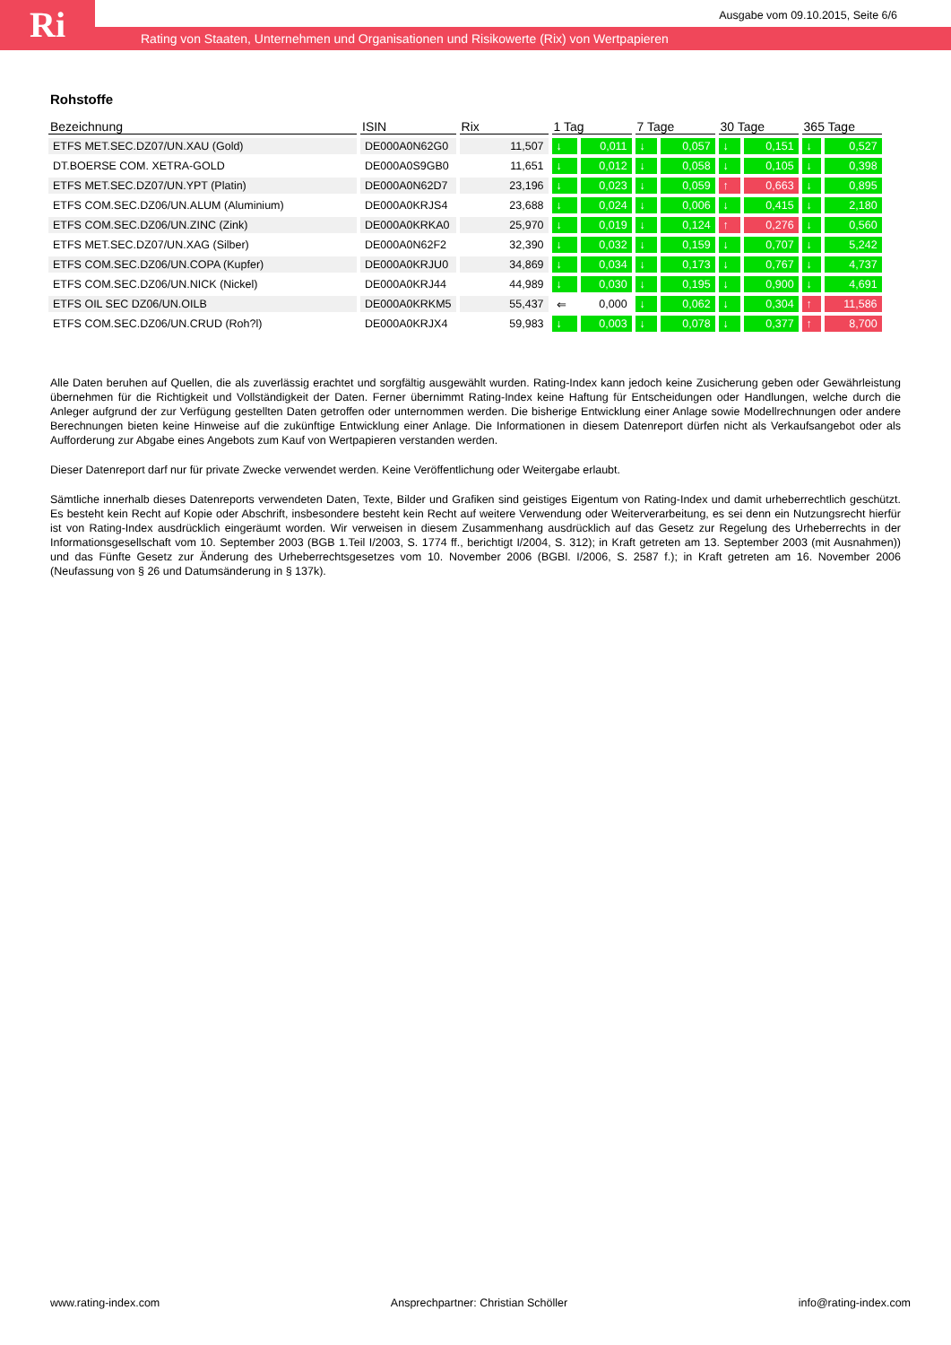Ri
Ausgabe vom 09.10.2015, Seite 6/6
Rating von Staaten, Unternehmen und Organisationen und Risikowerte (Rix) von Wertpapieren
Rohstoffe
| Bezeichnung | ISIN | Rix | 1 Tag | | 7 Tage | | 30 Tage | | 365 Tage | |
| --- | --- | --- | --- | --- | --- | --- | --- | --- | --- | --- |
| ETFS MET.SEC.DZ07/UN.XAU (Gold) | DE000A0N62G0 | 11,507 | ↓ | 0,011 | ↓ | 0,057 | ↓ | 0,151 | ↓ | 0,527 |
| DT.BOERSE COM. XETRA-GOLD | DE000A0S9GB0 | 11,651 | ↓ | 0,012 | ↓ | 0,058 | ↓ | 0,105 | ↓ | 0,398 |
| ETFS MET.SEC.DZ07/UN.YPT (Platin) | DE000A0N62D7 | 23,196 | ↓ | 0,023 | ↓ | 0,059 | ↑ | 0,663 | ↓ | 0,895 |
| ETFS COM.SEC.DZ06/UN.ALUM (Aluminium) | DE000A0KRJS4 | 23,688 | ↓ | 0,024 | ↓ | 0,006 | ↓ | 0,415 | ↓ | 2,180 |
| ETFS COM.SEC.DZ06/UN.ZINC (Zink) | DE000A0KRKA0 | 25,970 | ↓ | 0,019 | ↓ | 0,124 | ↑ | 0,276 | ↓ | 0,560 |
| ETFS MET.SEC.DZ07/UN.XAG (Silber) | DE000A0N62F2 | 32,390 | ↓ | 0,032 | ↓ | 0,159 | ↓ | 0,707 | ↓ | 5,242 |
| ETFS COM.SEC.DZ06/UN.COPA (Kupfer) | DE000A0KRJU0 | 34,869 | ↓ | 0,034 | ↓ | 0,173 | ↓ | 0,767 | ↓ | 4,737 |
| ETFS COM.SEC.DZ06/UN.NICK (Nickel) | DE000A0KRJ44 | 44,989 | ↓ | 0,030 | ↓ | 0,195 | ↓ | 0,900 | ↓ | 4,691 |
| ETFS OIL SEC DZ06/UN.OILB | DE000A0KRKM5 | 55,437 | ⇐ | 0,000 | ↓ | 0,062 | ↓ | 0,304 | ↑ | 11,586 |
| ETFS COM.SEC.DZ06/UN.CRUD (Roh?l) | DE000A0KRJX4 | 59,983 | ↓ | 0,003 | ↓ | 0,078 | ↓ | 0,377 | ↑ | 8,700 |
Alle Daten beruhen auf Quellen, die als zuverlässig erachtet und sorgfältig ausgewählt wurden. Rating-Index kann jedoch keine Zusicherung geben oder Gewährleistung übernehmen für die Richtigkeit und Vollständigkeit der Daten. Ferner übernimmt Rating-Index keine Haftung für Entscheidungen oder Handlungen, welche durch die Anleger aufgrund der zur Verfügung gestellten Daten getroffen oder unternommen werden. Die bisherige Entwicklung einer Anlage sowie Modellrechnungen oder andere Berechnungen bieten keine Hinweise auf die zukünftige Entwicklung einer Anlage. Die Informationen in diesem Datenreport dürfen nicht als Verkaufsangebot oder als Aufforderung zur Abgabe eines Angebots zum Kauf von Wertpapieren verstanden werden.
Dieser Datenreport darf nur für private Zwecke verwendet werden. Keine Veröffentlichung oder Weitergabe erlaubt.
Sämtliche innerhalb dieses Datenreports verwendeten Daten, Texte, Bilder und Grafiken sind geistiges Eigentum von Rating-Index und damit urheberrechtlich geschützt. Es besteht kein Recht auf Kopie oder Abschrift, insbesondere besteht kein Recht auf weitere Verwendung oder Weiterverarbeitung, es sei denn ein Nutzungsrecht hierfür ist von Rating-Index ausdrücklich eingeräumt worden. Wir verweisen in diesem Zusammenhang ausdrücklich auf das Gesetz zur Regelung des Urheberrechts in der Informationsgesellschaft vom 10. September 2003 (BGB 1.Teil I/2003, S. 1774 ff., berichtigt I/2004, S. 312); in Kraft getreten am 13. September 2003 (mit Ausnahmen)) und das Fünfte Gesetz zur Änderung des Urheberrechtsgesetzes vom 10. November 2006 (BGBl. I/2006, S. 2587 f.); in Kraft getreten am 16. November 2006 (Neufassung von § 26 und Datumsänderung in § 137k).
www.rating-index.com Ansprechpartner: Christian Schöller info@rating-index.com